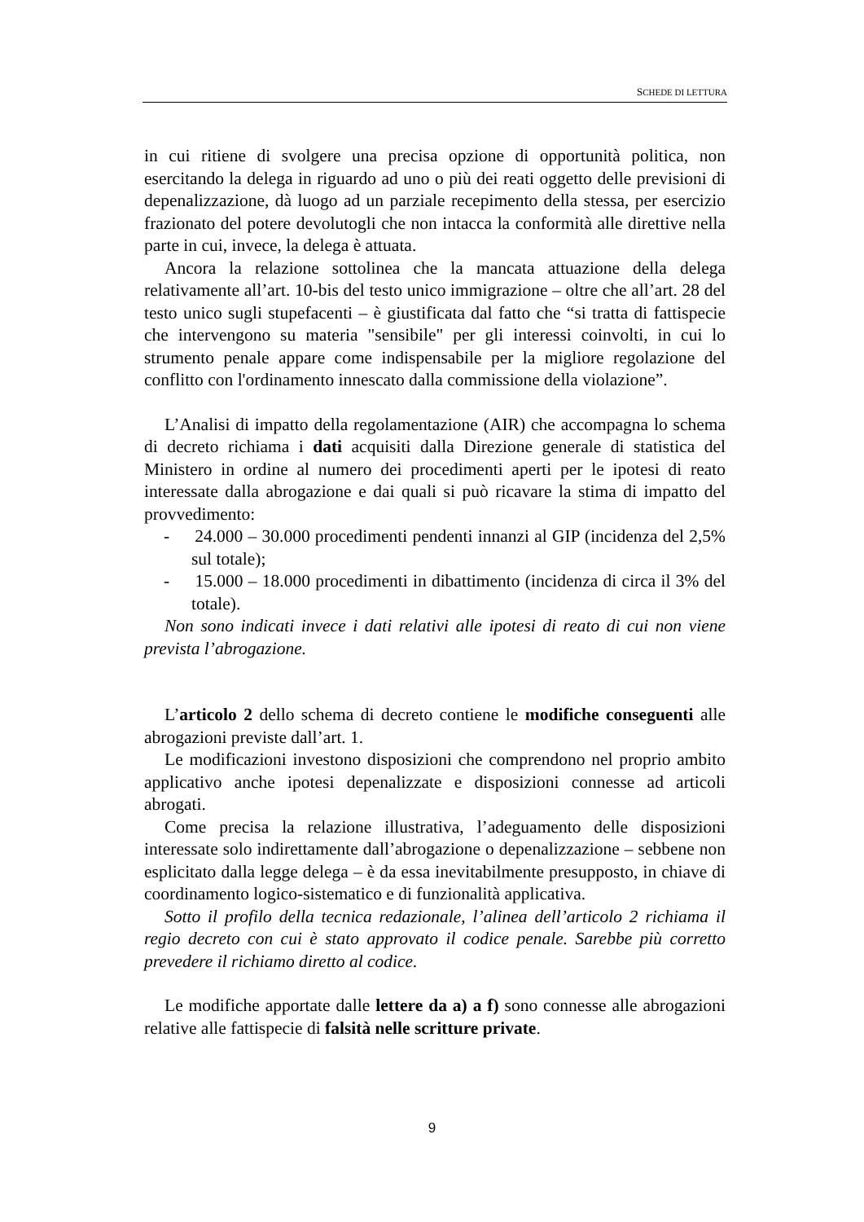SCHEDE DI LETTURA
in cui ritiene di svolgere una precisa opzione di opportunità politica, non esercitando la delega in riguardo ad uno o più dei reati oggetto delle previsioni di depenalizzazione, dà luogo ad un parziale recepimento della stessa, per esercizio frazionato del potere devolutogli che non intacca la conformità alle direttive nella parte in cui, invece, la delega è attuata.
Ancora la relazione sottolinea che la mancata attuazione della delega relativamente all’art. 10-bis del testo unico immigrazione – oltre che all’art. 28 del testo unico sugli stupefacenti – è giustificata dal fatto che “si tratta di fattispecie che intervengono su materia "sensibile" per gli interessi coinvolti, in cui lo strumento penale appare come indispensabile per la migliore regolazione del conflitto con l'ordinamento innescato dalla commissione della violazione”.
L’Analisi di impatto della regolamentazione (AIR) che accompagna lo schema di decreto richiama i dati acquisiti dalla Direzione generale di statistica del Ministero in ordine al numero dei procedimenti aperti per le ipotesi di reato interessate dalla abrogazione e dai quali si può ricavare la stima di impatto del provvedimento:
- 24.000 – 30.000 procedimenti pendenti innanzi al GIP (incidenza del 2,5% sul totale);
- 15.000 – 18.000 procedimenti in dibattimento (incidenza di circa il 3% del totale).
Non sono indicati invece i dati relativi alle ipotesi di reato di cui non viene prevista l’abrogazione.
L’articolo 2 dello schema di decreto contiene le modifiche conseguenti alle abrogazioni previste dall’art. 1.
Le modificazioni investono disposizioni che comprendono nel proprio ambito applicativo anche ipotesi depenalizzate e disposizioni connesse ad articoli abrogati.
Come precisa la relazione illustrativa, l’adeguamento delle disposizioni interessate solo indirettamente dall’abrogazione o depenalizzazione – sebbene non esplicitato dalla legge delega – è da essa inevitabilmente presupposto, in chiave di coordinamento logico-sistematico e di funzionalità applicativa.
Sotto il profilo della tecnica redazionale, l’alinea dell’articolo 2 richiama il regio decreto con cui è stato approvato il codice penale. Sarebbe più corretto prevedere il richiamo diretto al codice.
Le modifiche apportate dalle lettere da a) a f) sono connesse alle abrogazioni relative alle fattispecie di falsità nelle scritture private.
9